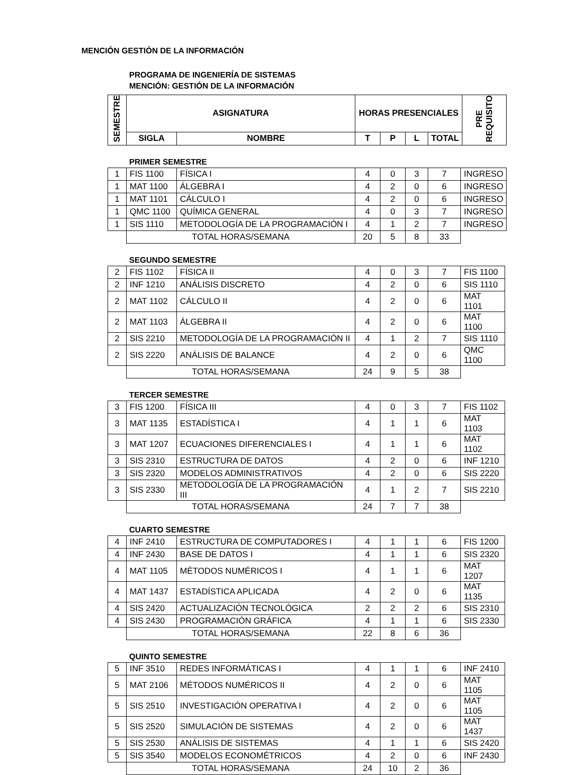MENCIÓN GESTIÓN DE LA INFORMACIÓN
PROGRAMA DE INGENIERÍA DE SISTEMAS
MENCIÓN: GESTIÓN DE LA INFORMACIÓN
| SEMESTRE | ASIGNATURA | | HORAS PRESENCIALES | | | | PRE REQUISITO |
| --- | --- | --- | --- | --- | --- | --- | --- |
| | SIGLA | NOMBRE | T | P | L | TOTAL | |
PRIMER SEMESTRE
| 1 | FIS 1100 | FÍSICA I | 4 | 0 | 3 | 7 | INGRESO |
| 1 | MAT 1100 | ÁLGEBRA I | 4 | 2 | 0 | 6 | INGRESO |
| 1 | MAT 1101 | CÁLCULO I | 4 | 2 | 0 | 6 | INGRESO |
| 1 | QMC 1100 | QUÍMICA GENERAL | 4 | 0 | 3 | 7 | INGRESO |
| 1 | SIS 1110 | METODOLOGÍA DE LA PROGRAMACIÓN I | 4 | 1 | 2 | 7 | INGRESO |
| | TOTAL HORAS/SEMANA | | 20 | 5 | 8 | 33 | |
SEGUNDO SEMESTRE
| 2 | FIS 1102 | FÍSICA II | 4 | 0 | 3 | 7 | FIS 1100 |
| 2 | INF 1210 | ANÁLISIS DISCRETO | 4 | 2 | 0 | 6 | SIS 1110 |
| 2 | MAT 1102 | CÁLCULO II | 4 | 2 | 0 | 6 | MAT 1101 |
| 2 | MAT 1103 | ÁLGEBRA II | 4 | 2 | 0 | 6 | MAT 1100 |
| 2 | SIS 2210 | METODOLOGÍA DE LA PROGRAMACIÓN II | 4 | 1 | 2 | 7 | SIS 1110 |
| 2 | SIS 2220 | ANÁLISIS DE BALANCE | 4 | 2 | 0 | 6 | QMC 1100 |
| | TOTAL HORAS/SEMANA | | 24 | 9 | 5 | 38 | |
TERCER SEMESTRE
| 3 | FIS 1200 | FÍSICA III | 4 | 0 | 3 | 7 | FIS 1102 |
| 3 | MAT 1135 | ESTADÍSTICA I | 4 | 1 | 1 | 6 | MAT 1103 |
| 3 | MAT 1207 | ECUACIONES DIFERENCIALES I | 4 | 1 | 1 | 6 | MAT 1102 |
| 3 | SIS 2310 | ESTRUCTURA DE DATOS | 4 | 2 | 0 | 6 | INF 1210 |
| 3 | SIS 2320 | MODELOS ADMINISTRATIVOS | 4 | 2 | 0 | 6 | SIS 2220 |
| 3 | SIS 2330 | METODOLOGÍA DE LA PROGRAMACIÓN III | 4 | 1 | 2 | 7 | SIS 2210 |
| | TOTAL HORAS/SEMANA | | 24 | 7 | 7 | 38 | |
CUARTO SEMESTRE
| 4 | INF 2410 | ESTRUCTURA DE COMPUTADORES I | 4 | 1 | 1 | 6 | FIS 1200 |
| 4 | INF 2430 | BASE DE DATOS I | 4 | 1 | 1 | 6 | SIS 2320 |
| 4 | MAT 1105 | MÉTODOS NUMÉRICOS I | 4 | 1 | 1 | 6 | MAT 1207 |
| 4 | MAT 1437 | ESTADÍSTICA APLICADA | 4 | 2 | 0 | 6 | MAT 1135 |
| 4 | SIS 2420 | ACTUALIZACIÓN TECNOLÓGICA | 2 | 2 | 2 | 6 | SIS 2310 |
| 4 | SIS 2430 | PROGRAMACIÓN GRÁFICA | 4 | 1 | 1 | 6 | SIS 2330 |
| | TOTAL HORAS/SEMANA | | 22 | 8 | 6 | 36 | |
QUINTO SEMESTRE
| 5 | INF 3510 | REDES INFORMÁTICAS I | 4 | 1 | 1 | 6 | INF 2410 |
| 5 | MAT 2106 | MÉTODOS NUMÉRICOS II | 4 | 2 | 0 | 6 | MAT 1105 |
| 5 | SIS 2510 | INVESTIGACIÓN OPERATIVA I | 4 | 2 | 0 | 6 | MAT 1105 |
| 5 | SIS 2520 | SIMULACIÓN DE SISTEMAS | 4 | 2 | 0 | 6 | MAT 1437 |
| 5 | SIS 2530 | ANÁLISIS DE SISTEMAS | 4 | 1 | 1 | 6 | SIS 2420 |
| 5 | SIS 3540 | MODELOS ECONOMÉTRICOS | 4 | 2 | 0 | 6 | INF 2430 |
| | TOTAL HORAS/SEMANA | | 24 | 10 | 2 | 36 | |